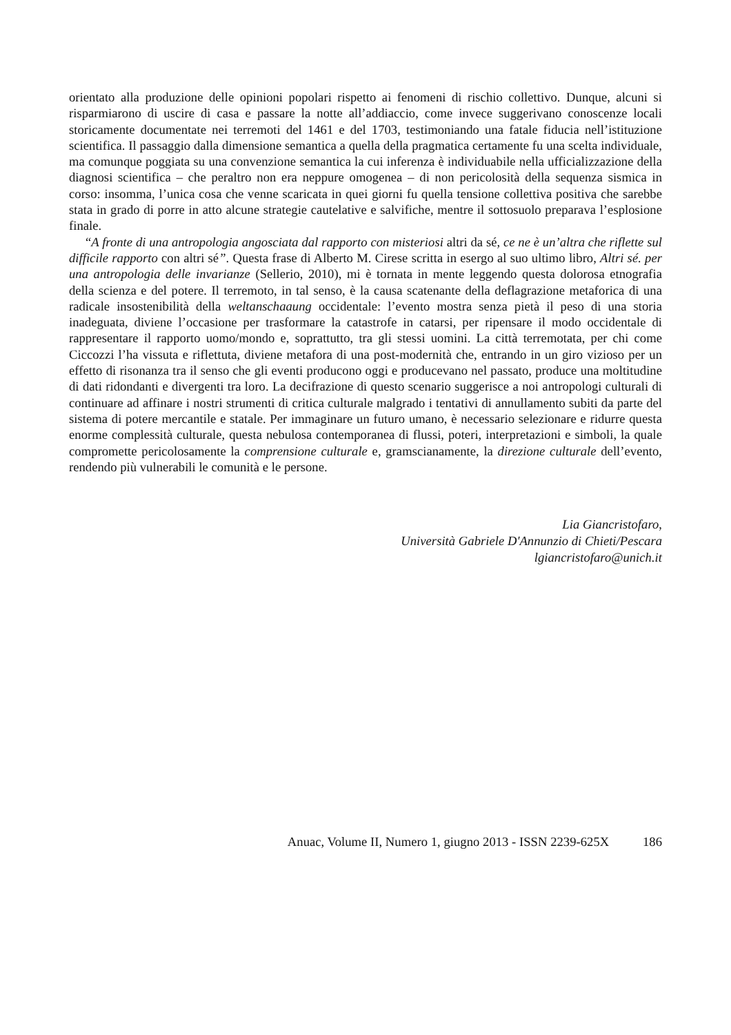orientato alla produzione delle opinioni popolari rispetto ai fenomeni di rischio collettivo. Dunque, alcuni si risparmiarono di uscire di casa e passare la notte all’addiaccio, come invece suggerivano conoscenze locali storicamente documentate nei terremoti del 1461 e del 1703, testimoniando una fatale fiducia nell’istituzione scientifica. Il passaggio dalla dimensione semantica a quella della pragmatica certamente fu una scelta individuale, ma comunque poggiata su una convenzione semantica la cui inferenza è individuabile nella ufficializzazione della diagnosi scientifica – che peraltro non era neppure omogenea – di non pericolosità della sequenza sismica in corso: insomma, l’unica cosa che venne scaricata in quei giorni fu quella tensione collettiva positiva che sarebbe stata in grado di porre in atto alcune strategie cautelative e salvifiche, mentre il sottosuolo preparava l’esplosione finale.
“A fronte di una antropologia angosciata dal rapporto con misteriosi altri da sé, ce ne è un’altra che riflette sul difficile rapporto con altri sé”. Questa frase di Alberto M. Cirese scritta in esergo al suo ultimo libro, Altri sé. per una antropologia delle invarianze (Sellerio, 2010), mi è tornata in mente leggendo questa dolorosa etnografia della scienza e del potere. Il terremoto, in tal senso, è la causa scatenante della deflagrazione metaforica di una radicale insostenibilità della weltanschaaung occidentale: l’evento mostra senza pietà il peso di una storia inadeguata, diviene l’occasione per trasformare la catastrofe in catarsi, per ripensare il modo occidentale di rappresentare il rapporto uomo/mondo e, soprattutto, tra gli stessi uomini. La città terremotata, per chi come Ciccozzi l’ha vissuta e riflettuta, diviene metafora di una post-modernità che, entrando in un giro vizioso per un effetto di risonanza tra il senso che gli eventi producono oggi e producevano nel passato, produce una moltitudine di dati ridondanti e divergenti tra loro. La decifrazione di questo scenario suggerisce a noi antropologi culturali di continuare ad affinare i nostri strumenti di critica culturale malgrado i tentativi di annullamento subiti da parte del sistema di potere mercantile e statale. Per immaginare un futuro umano, è necessario selezionare e ridurre questa enorme complessità culturale, questa nebulosa contemporanea di flussi, poteri, interpretazioni e simboli, la quale compromette pericolosamente la comprensione culturale e, gramscianamente, la direzione culturale dell’evento, rendendo più vulnerabili le comunità e le persone.
Lia Giancristofaro,
Università Gabriele D'Annunzio di Chieti/Pescara
lgiancristofaro@unich.it
Anuac, Volume II, Numero 1, giugno 2013 - ISSN 2239-625X 186